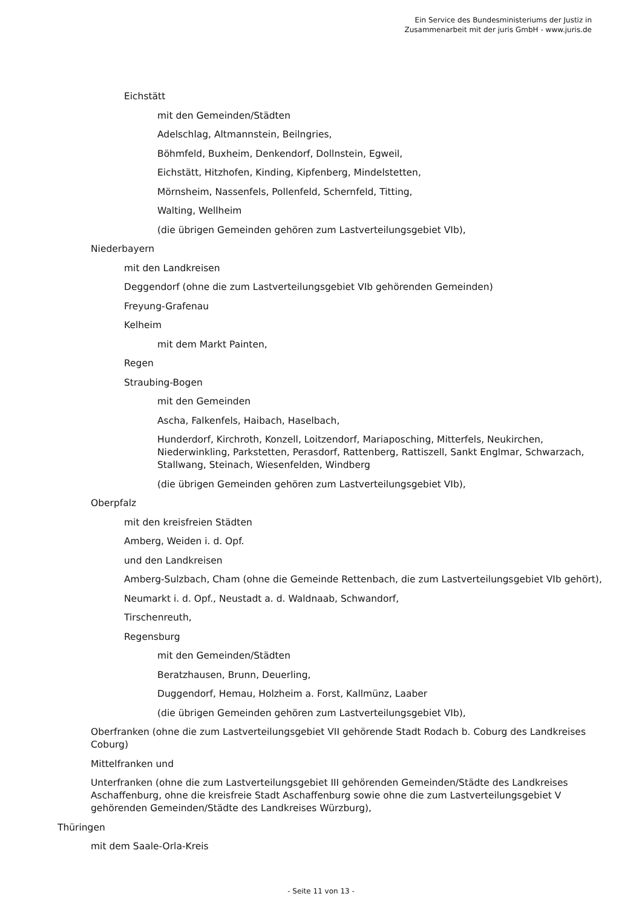Ein Service des Bundesministeriums der Justiz in
Zusammenarbeit mit der juris GmbH - www.juris.de
Eichstätt
mit den Gemeinden/Städten
Adelschlag, Altmannstein, Beilngries,
Böhmfeld, Buxheim, Denkendorf, Dollnstein, Egweil,
Eichstätt, Hitzhofen, Kinding, Kipfenberg, Mindelstetten,
Mörnsheim, Nassenfels, Pollenfeld, Schernfeld, Titting,
Walting, Wellheim
(die übrigen Gemeinden gehören zum Lastverteilungsgebiet VIb),
Niederbayern
mit den Landkreisen
Deggendorf (ohne die zum Lastverteilungsgebiet VIb gehörenden Gemeinden)
Freyung-Grafenau
Kelheim
mit dem Markt Painten,
Regen
Straubing-Bogen
mit den Gemeinden
Ascha, Falkenfels, Haibach, Haselbach,
Hunderdorf, Kirchroth, Konzell, Loitzendorf, Mariaposching, Mitterfels, Neukirchen, Niederwinkling, Parkstetten, Perasdorf, Rattenberg, Rattiszell, Sankt Englmar, Schwarzach, Stallwang, Steinach, Wiesenfelden, Windberg
(die übrigen Gemeinden gehören zum Lastverteilungsgebiet VIb),
Oberpfalz
mit den kreisfreien Städten
Amberg, Weiden i. d. Opf.
und den Landkreisen
Amberg-Sulzbach, Cham (ohne die Gemeinde Rettenbach, die zum Lastverteilungsgebiet VIb gehört),
Neumarkt i. d. Opf., Neustadt a. d. Waldnaab, Schwandorf,
Tirschenreuth,
Regensburg
mit den Gemeinden/Städten
Beratzhausen, Brunn, Deuerling,
Duggendorf, Hemau, Holzheim a. Forst, Kallmünz, Laaber
(die übrigen Gemeinden gehören zum Lastverteilungsgebiet VIb),
Oberfranken (ohne die zum Lastverteilungsgebiet VII gehörende Stadt Rodach b. Coburg des Landkreises Coburg)
Mittelfranken und
Unterfranken (ohne die zum Lastverteilungsgebiet III gehörenden Gemeinden/Städte des Landkreises Aschaffenburg, ohne die kreisfreie Stadt Aschaffenburg sowie ohne die zum Lastverteilungsgebiet V gehörenden Gemeinden/Städte des Landkreises Würzburg),
Thüringen
mit dem Saale-Orla-Kreis
- Seite 11 von 13 -